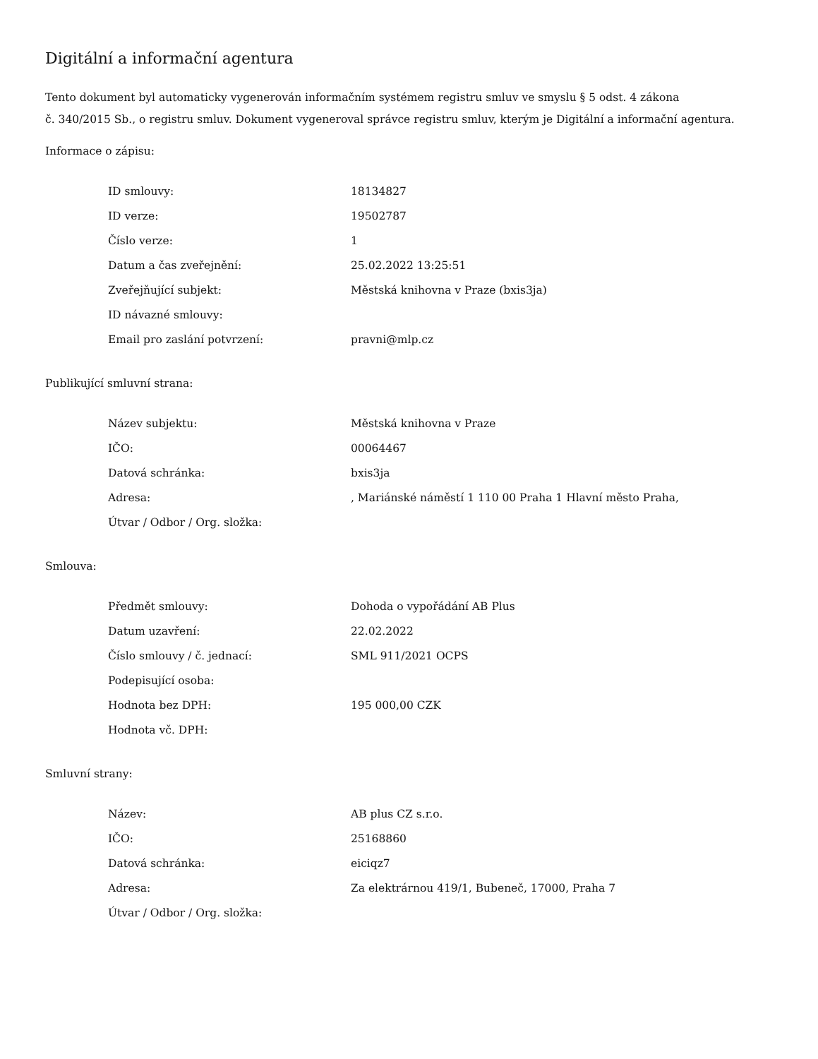Digitální a informační agentura
Tento dokument byl automaticky vygenerován informačním systémem registru smluv ve smyslu § 5 odst. 4 zákona
č. 340/2015 Sb., o registru smluv. Dokument vygeneroval správce registru smluv, kterým je Digitální a informační agentura.
Informace o zápisu:
| ID smlouvy: | 18134827 |
| ID verze: | 19502787 |
| Číslo verze: | 1 |
| Datum a čas zveřejnění: | 25.02.2022 13:25:51 |
| Zveřejňující subjekt: | Městská knihovna v Praze (bxis3ja) |
| ID návazné smlouvy: | |
| Email pro zaslání potvrzení: | pravni@mlp.cz |
Publikující smluvní strana:
| Název subjektu: | Městská knihovna v Praze |
| IČO: | 00064467 |
| Datová schránka: | bxis3ja |
| Adresa: | , Mariánské náměstí 1 110 00 Praha 1 Hlavní město Praha, |
| Útvar / Odbor / Org. složka: | |
Smlouva:
| Předmět smlouvy: | Dohoda o vypořádání AB Plus |
| Datum uzavření: | 22.02.2022 |
| Číslo smlouvy / č. jednací: | SML 911/2021 OCPS |
| Podepisující osoba: | |
| Hodnota bez DPH: | 195 000,00 CZK |
| Hodnota vč. DPH: | |
Smluvní strany:
| Název: | AB plus CZ s.r.o. |
| IČO: | 25168860 |
| Datová schránka: | eiciqz7 |
| Adresa: | Za elektrárnou 419/1, Bubeneč, 17000, Praha 7 |
| Útvar / Odbor / Org. složka: | |